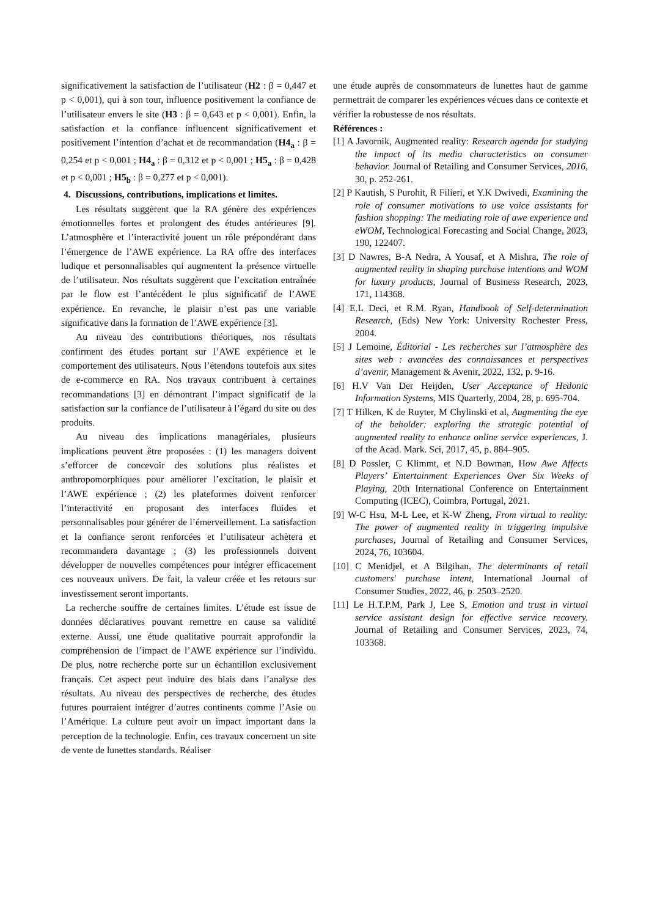significativement la satisfaction de l’utilisateur (H2 : β = 0,447 et p < 0,001), qui à son tour, influence positivement la confiance de l’utilisateur envers le site (H3 : β = 0,643 et p < 0,001). Enfin, la satisfaction et la confiance influencent significativement et positivement l’intention d’achat et de recommandation (H4<sub>a</sub> : β = 0,254 et p < 0,001 ; H4<sub>a</sub> : β = 0,312 et p < 0,001 ; H5<sub>a</sub> : β = 0,428 et p < 0,001 ; H5<sub>b</sub> : β = 0,277 et p < 0,001).
4. Discussions, contributions, implications et limites.
Les résultats suggèrent que la RA génère des expériences émotionnelles fortes et prolongent des études antérieures [9]. L’atmosphère et l’interactivité jouent un rôle prépondérant dans l’émergence de l’AWE expérience. La RA offre des interfaces ludique et personnalisables qui augmentent la présence virtuelle de l’utilisateur. Nos résultats suggèrent que l’excitation entraînée par le flow est l’antécédent le plus significatif de l’AWE expérience. En revanche, le plaisir n’est pas une variable significative dans la formation de l’AWE expérience [3].
Au niveau des contributions théoriques, nos résultats confirment des études portant sur l’AWE expérience et le comportement des utilisateurs. Nous l’étendons toutefois aux sites de e-commerce en RA. Nos travaux contribuent à certaines recommandations [3] en démontrant l’impact significatif de la satisfaction sur la confiance de l’utilisateur à l’égard du site ou des produits.
Au niveau des implications managériales, plusieurs implications peuvent être proposées : (1) les managers doivent s’efforcer de concevoir des solutions plus réalistes et anthropomorphiques pour améliorer l’excitation, le plaisir et l’AWE expérience ; (2) les plateformes doivent renforcer l’interactivité en proposant des interfaces fluides et personnalisables pour générer de l’émerveillement. La satisfaction et la confiance seront renforcées et l’utilisateur achètera et recommandera davantage ; (3) les professionnels doivent développer de nouvelles compétences pour intégrer efficacement ces nouveaux univers. De fait, la valeur créée et les retours sur investissement seront importants.
La recherche souffre de certaines limites. L’étude est issue de données déclaratives pouvant remettre en cause sa validité externe. Aussi, une étude qualitative pourrait approfondir la compréhension de l’impact de l’AWE expérience sur l’individu. De plus, notre recherche porte sur un échantillon exclusivement français. Cet aspect peut induire des biais dans l’analyse des résultats. Au niveau des perspectives de recherche, des études futures pourraient intégrer d’autres continents comme l’Asie ou l’Amérique. La culture peut avoir un impact important dans la perception de la technologie. Enfin, ces travaux concernent un site de vente de lunettes standards. Réaliser
une étude auprès de consommateurs de lunettes haut de gamme permettrait de comparer les expériences vécues dans ce contexte et vérifier la robustesse de nos résultats.
Références :
[1] A Javornik, Augmented reality: Research agenda for studying the impact of its media characteristics on consumer behavior. Journal of Retailing and Consumer Services, 2016, 30, p. 252-261.
[2] P Kautish, S Purohit, R Filieri, et Y.K Dwivedi, Examining the role of consumer motivations to use voice assistants for fashion shopping: The mediating role of awe experience and eWOM, Technological Forecasting and Social Change, 2023, 190, 122407.
[3] D Nawres, B-A Nedra, A Yousaf, et A Mishra, The role of augmented reality in shaping purchase intentions and WOM for luxury products, Journal of Business Research, 2023, 171, 114368.
[4] E.L Deci, et R.M. Ryan, Handbook of Self-determination Research, (Eds) New York: University Rochester Press, 2004.
[5] J Lemoine, Éditorial - Les recherches sur l’atmosphère des sites web : avancées des connaissances et perspectives d’avenir, Management & Avenir, 2022, 132, p. 9-16.
[6] H.V Van Der Heijden, User Acceptance of Hedonic Information Systems, MIS Quarterly, 2004, 28, p. 695-704.
[7] T Hilken, K de Ruyter, M Chylinski et al, Augmenting the eye of the beholder: exploring the strategic potential of augmented reality to enhance online service experiences, J. of the Acad. Mark. Sci, 2017, 45, p. 884–905.
[8] D Possler, C Klimmt, et N.D Bowman, How Awe Affects Players’ Entertainment Experiences Over Six Weeks of Playing, 20th International Conference on Entertainment Computing (ICEC), Coimbra, Portugal, 2021.
[9] W-C Hsu, M-L Lee, et K-W Zheng, From virtual to reality: The power of augmented reality in triggering impulsive purchases, Journal of Retailing and Consumer Services, 2024, 76, 103604.
[10] C Menidjel, et A Bilgihan, The determinants of retail customers' purchase intent, International Journal of Consumer Studies, 2022, 46, p. 2503–2520.
[11] Le H.T.P.M, Park J, Lee S, Emotion and trust in virtual service assistant design for effective service recovery. Journal of Retailing and Consumer Services, 2023, 74, 103368.